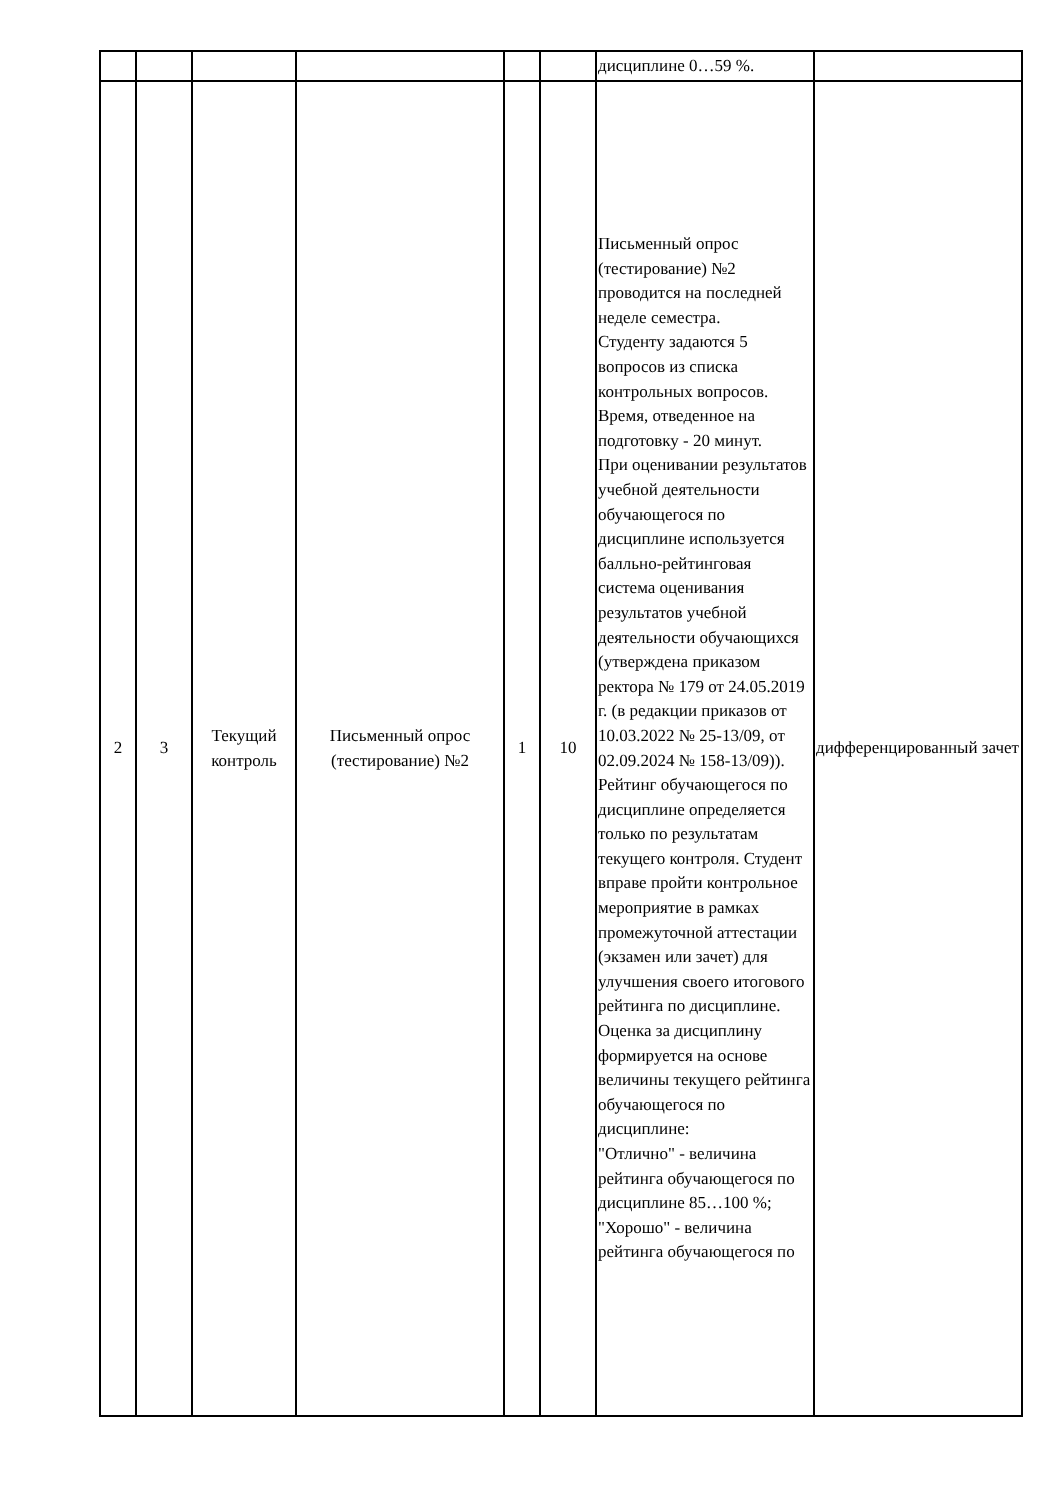| | | | | | | дисциплине 0…59 %. | |
| 2 | 3 | Текущий контроль | Письменный опрос (тестирование) №2 | 1 | 10 | Письменный опрос (тестирование) №2 проводится на последней неделе семестра. Студенту задаются 5 вопросов из списка контрольных вопросов. Время, отведенное на подготовку - 20 минут. При оценивании результатов учебной деятельности обучающегося по дисциплине используется балльно-рейтинговая система оценивания результатов учебной деятельности обучающихся (утверждена приказом ректора № 179 от 24.05.2019 г. (в редакции приказов от 10.03.2022 № 25-13/09, от 02.09.2024 № 158-13/09)). Рейтинг обучающегося по дисциплине определяется только по результатам текущего контроля. Студент вправе пройти контрольное мероприятие в рамках промежуточной аттестации (экзамен или зачет) для улучшения своего итогового рейтинга по дисциплине. Оценка за дисциплину формируется на основе величины текущего рейтинга обучающегося по дисциплине: "Отлично" - величина рейтинга обучающегося по дисциплине 85…100 %; "Хорошо" - величина рейтинга обучающегося по | дифференцированный зачет |